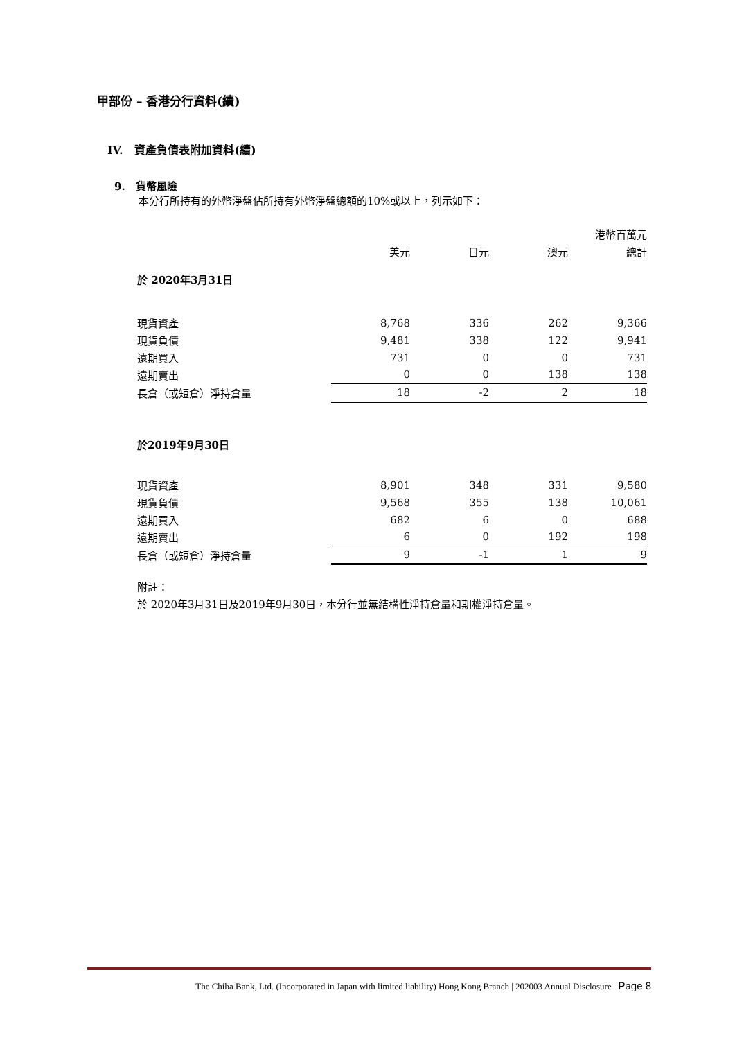甲部份 – 香港分行資料(續)
IV. 資產負債表附加資料(續)
9. 貨幣風險
本分行所持有的外幣淨盤佔所持有外幣淨盤總額的10%或以上，列示如下：
| | | | | 港幣百萬元 |
| | 美元 | 日元 | 澳元 | 總計 |
| 於 2020年3月31日 | | | | |
| 現貨資產 | 8,768 | 336 | 262 | 9,366 |
| 現貨負債 | 9,481 | 338 | 122 | 9,941 |
| 遠期買入 | 731 | 0 | 0 | 731 |
| 遠期賣出 | 0 | 0 | 138 | 138 |
| 長倉（或短倉）淨持倉量 | 18 | -2 | 2 | 18 |
| 於2019年9月30日 | | | | |
| 現貨資產 | 8,901 | 348 | 331 | 9,580 |
| 現貨負債 | 9,568 | 355 | 138 | 10,061 |
| 遠期買入 | 682 | 6 | 0 | 688 |
| 遠期賣出 | 6 | 0 | 192 | 198 |
| 長倉（或短倉）淨持倉量 | 9 | -1 | 1 | 9 |
附註：
於 2020年3月31日及2019年9月30日，本分行並無結構性淨持倉量和期權淨持倉量。
The Chiba Bank, Ltd. (Incorporated in Japan with limited liability) Hong Kong Branch | 202003 Annual Disclosure Page 8